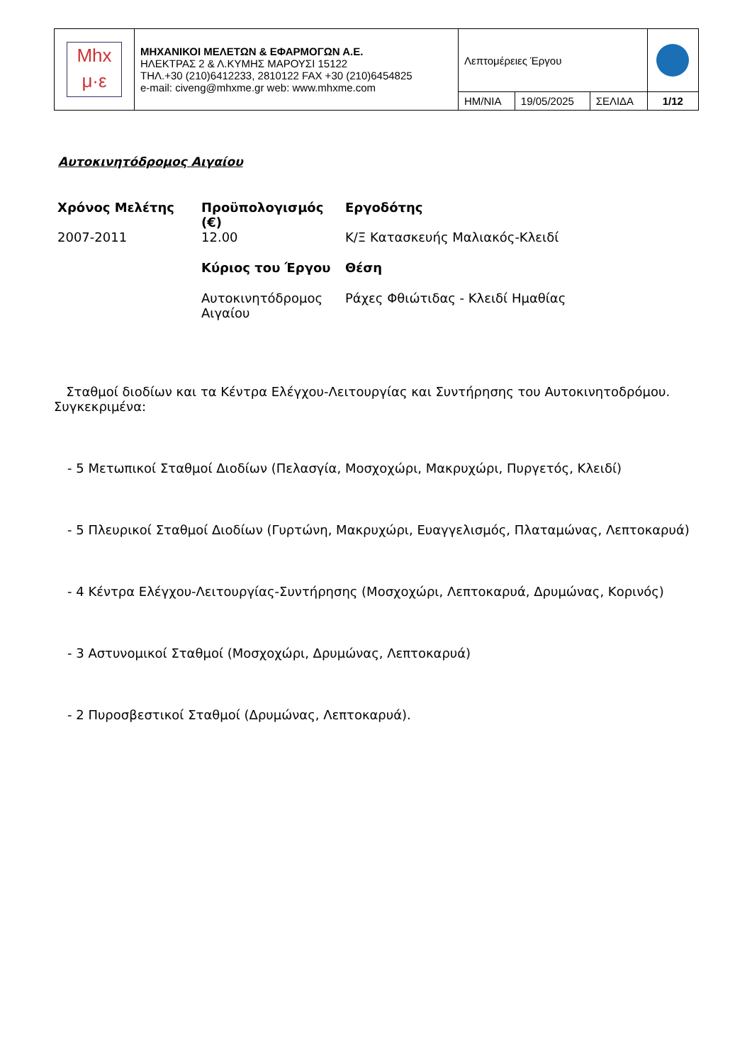| Mhx μ·ε | ΜΗΧΑΝΙΚΟΙ ΜΕΛΕΤΩΝ & ΕΦΑΡΜΟΓΩΝ Α.Ε. ΗΛΕΚΤΡΑΣ 2 & Λ.ΚΥΜΗΣ ΜΑΡΟΥΣΙ 15122 ΤΗΛ.+30 (210)6412233, 2810122 FAX +30 (210)6454825 e-mail: civeng@mhxme.gr web: www.mhxme.com | Λεπτομέρειες Έργου | | | |
| | | ΗΜ/ΝΙΑ | 19/05/2025 | ΣΕΛΙΔΑ | 1/12 |
Αυτοκινητόδρομος Αιγαίου
| Χρόνος Μελέτης | Προϋπολογισμός (€) | Εργοδότης |
| --- | --- | --- |
| 2007-2011 | 12.00 | Κ/Ξ Κατασκευής Μαλιακός-Κλειδί |
| | Κύριος του Έργου | Θέση |
| | Αυτοκινητόδρομος Αιγαίου | Ράχες Φθιώτιδας - Κλειδί Ημαθίας |
Σταθμοί διοδίων και τα Κέντρα Ελέγχου-Λειτουργίας και Συντήρησης του Αυτοκινητοδρόμου. Συγκεκριμένα:
- 5 Μετωπικοί Σταθμοί Διοδίων (Πελασγία, Μοσχοχώρι, Μακρυχώρι, Πυργετός, Κλειδί)
- 5 Πλευρικοί Σταθμοί Διοδίων (Γυρτώνη, Μακρυχώρι, Ευαγγελισμός, Πλαταμώνας, Λεπτοκαρυά)
- 4 Κέντρα Ελέγχου-Λειτουργίας-Συντήρησης (Μοσχοχώρι, Λεπτοκαρυά, Δρυμώνας, Κορινός)
- 3 Αστυνομικοί Σταθμοί (Μοσχοχώρι, Δρυμώνας, Λεπτοκαρυά)
- 2 Πυροσβεστικοί Σταθμοί (Δρυμώνας, Λεπτοκαρυά).